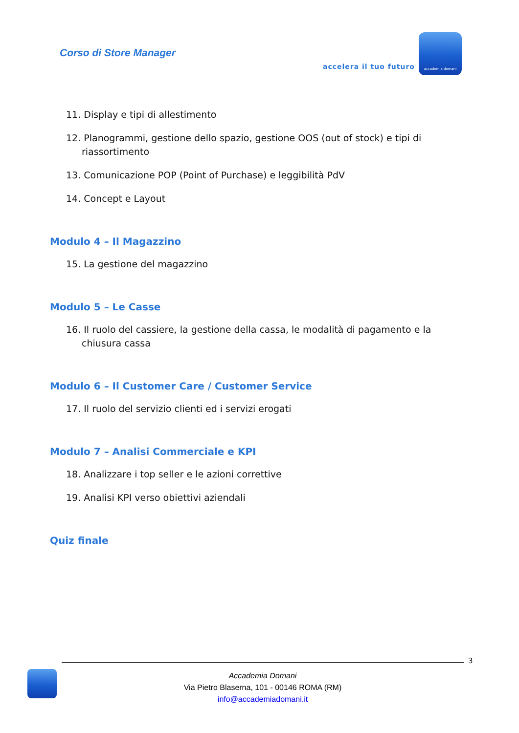Corso di Store Manager
accelera il tuo futuro
accademia domani
11. Display e tipi di allestimento
12. Planogrammi, gestione dello spazio, gestione OOS (out of stock) e tipi di riassortimento
13. Comunicazione POP (Point of Purchase) e leggibilità PdV
14. Concept e Layout
Modulo 4 – Il Magazzino
15. La gestione del magazzino
Modulo 5 – Le Casse
16. Il ruolo del cassiere, la gestione della cassa, le modalità di pagamento e la chiusura cassa
Modulo 6 – Il Customer Care / Customer Service
17. Il ruolo del servizio clienti ed i servizi erogati
Modulo 7 – Analisi Commerciale e KPI
18. Analizzare i top seller e le azioni correttive
19. Analisi KPI verso obiettivi aziendali
Quiz finale
3
Accademia Domani
Via Pietro Blaserna, 101 - 00146 ROMA (RM)
info@accademiadomani.it